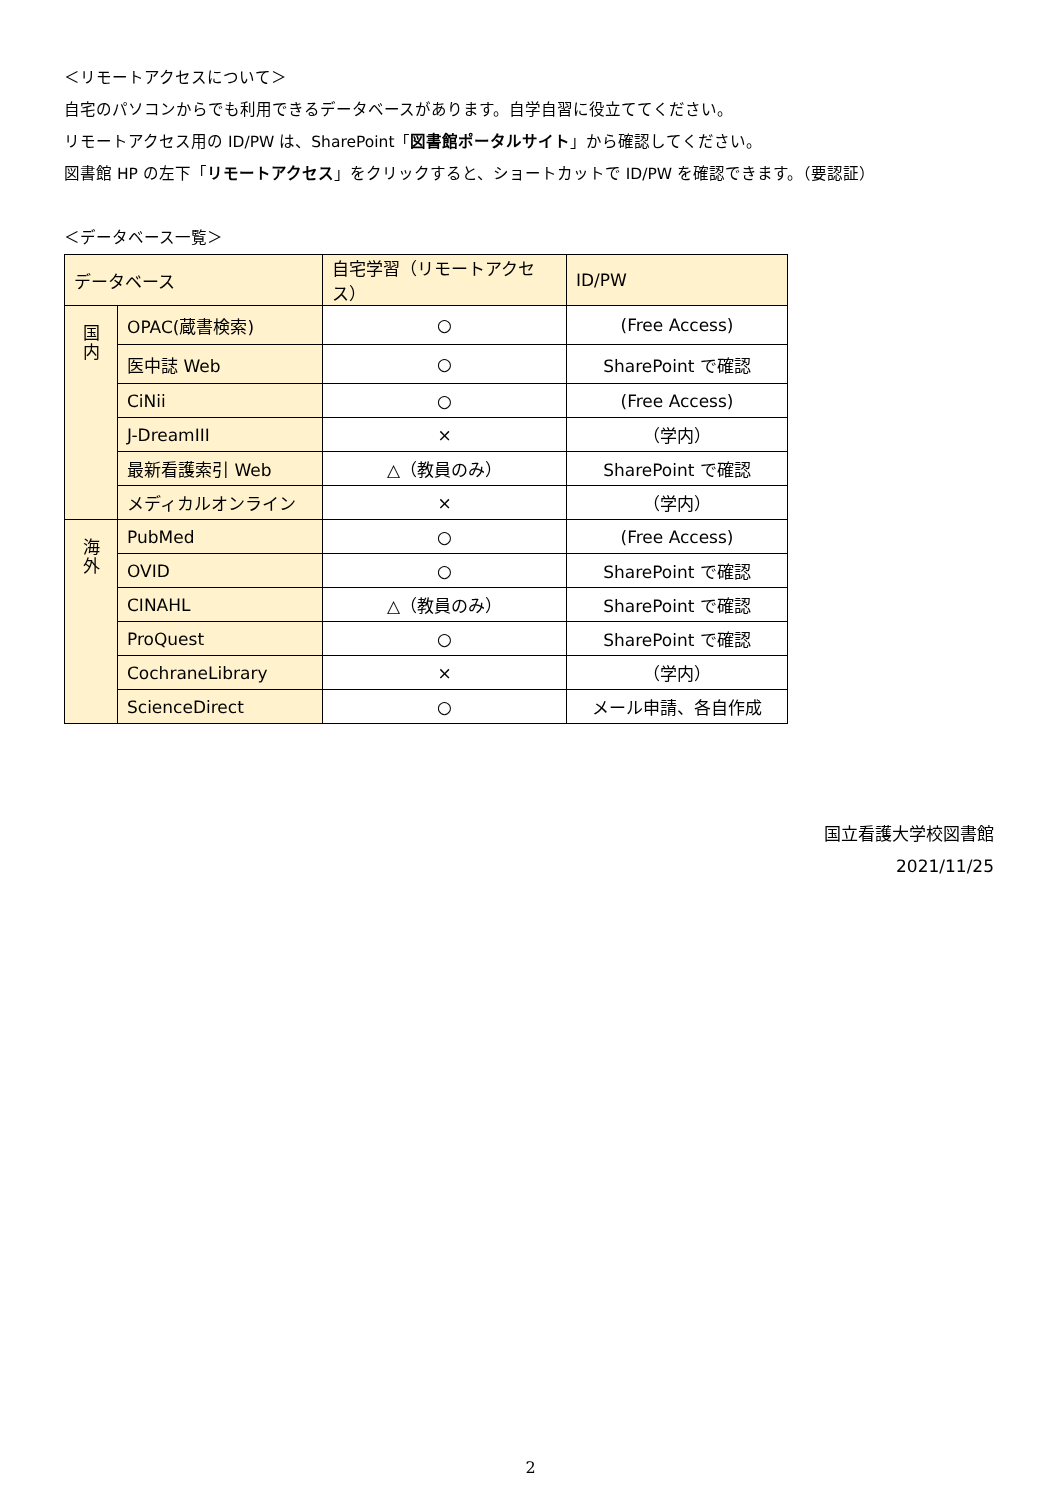＜リモートアクセスについて＞
自宅のパソコンからでも利用できるデータベースがあります。自学自習に役立ててください。
リモートアクセス用の ID/PW は、SharePoint「図書館ポータルサイト」から確認してください。
図書館 HP の左下「リモートアクセス」をクリックすると、ショートカットで ID/PW を確認できます。（要認証）
＜データベース一覧＞
| データベース | | 自宅学習（リモートアクセス） | ID/PW |
| 国 内 | OPAC(蔵書検索) | ○ | (Free Access) |
| | 医中誌 Web | ○ | SharePoint で確認 |
| | CiNii | ○ | (Free Access) |
| | J-DreamIII | × | （学内） |
| | 最新看護索引 Web | △（教員のみ） | SharePoint で確認 |
| | メディカルオンライン | × | （学内） |
| 海 外 | PubMed | ○ | (Free Access) |
| | OVID | ○ | SharePoint で確認 |
| | CINAHL | △（教員のみ） | SharePoint で確認 |
| | ProQuest | ○ | SharePoint で確認 |
| | CochraneLibrary | × | （学内） |
| | ScienceDirect | ○ | メール申請、各自作成 |
国立看護大学校図書館
2021/11/25
2